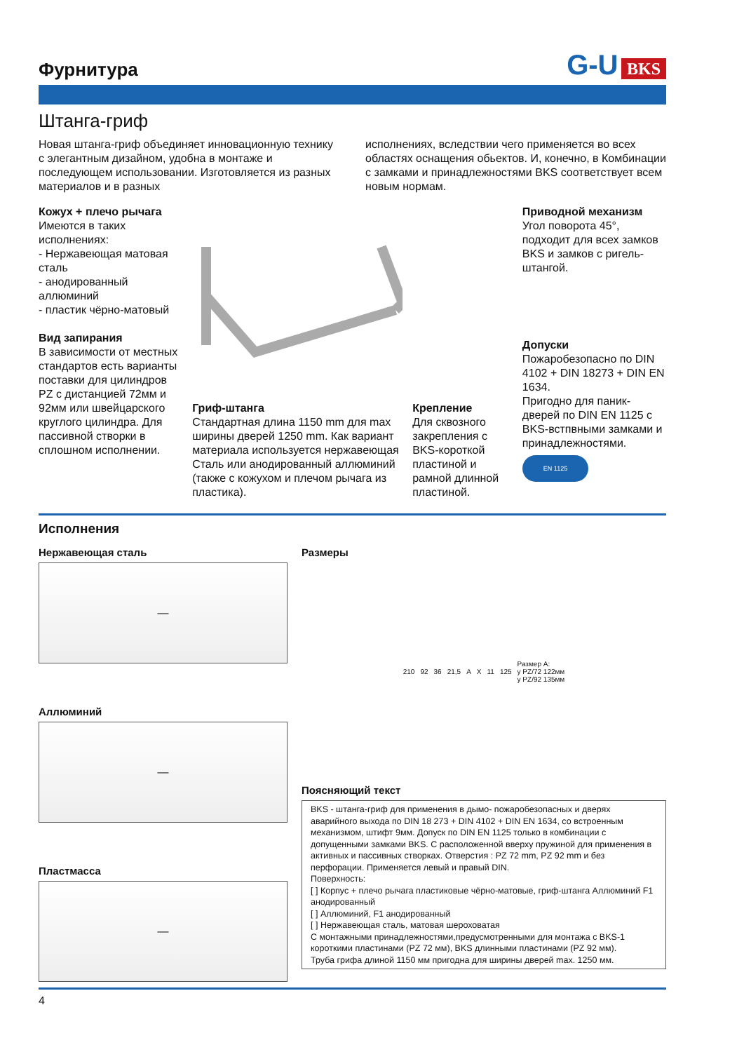Фурнитура
G-U BKS
Штанга-гриф
Новая штанга-гриф объединяет инновационную технику с элегантным дизайном, удобна в монтаже и последующем использовании. Изготовляется из разных материалов и в разных
исполнениях, вследствии чего применяется во всех областях оснащения обьектов. И, конечно, в Комбинации с замками и принадлежностями BKS соответствует всем новым нормам.
Кожух + плечо рычага
Имеются в таких исполнениях:
- Нержавеющая матовая сталь
- анодированный аллюминий
- пластик чёрно-матовый
Вид запирания
В зависимости от местных стандартов есть варианты поставки для цилиндров PZ с дистанцией 72мм и 92мм или швейцарского круглого цилиндра. Для пассивной створки в сплошном исполнении.
Гриф-штанга
Стандартная длина 1150 mm для max ширины дверей 1250 mm. Как вариант материала используется нержавеющая Сталь или анодированный аллюминий (также с кожухом и плечом рычага из пластика).
Крепление
Для сквозного закрепления с BKS-короткой пластиной и рамной длинной пластиной.
Приводной механизм
Угол поворота 45°, подходит для всех замков BKS и замков с ригель-штангой.
Допуски
Пожаробезопасно по DIN 4102 + DIN 18273 + DIN EN 1634.
Пригодно для паник-дверей по DIN EN 1125 с BKS-встпвными замками и принадлежностями.
EN 1125
Исполнения
Нержавеющая сталь
—
Аллюминий
—
Пластмасса
—
Размеры
210 92 36 21,5 A X 11 125 Размер A:
у PZ/72 122мм
у PZ/92 135мм
Поясняющий текст
BKS - штанга-гриф для применения в дымо- пожаробезопасных и дверях аварийного выхода по DIN 18 273 + DIN 4102 + DIN EN 1634, со встроенным механизмом, штифт 9мм. Допуск по DIN EN 1125 только в комбинации с допущенными замками BKS. С расположенной вверху пружиной для применения в активных и пассивных створках. Отверстия : PZ 72 mm, PZ 92 mm и без перфорации. Применяется левый и правый DIN.
Поверхность:
[ ] Корпус + плечо рычага пластиковые чёрно-матовые, гриф-штанга Аллюминий F1 анодированный
[ ] Аллюминий, F1 анодированный
[ ] Нержавеющая сталь, матовая шероховатая
С монтажными принадлежностями,предусмотренными для монтажа с BKS-1 короткими пластинами (PZ 72 мм), BKS длинными пластинами (PZ 92 мм).
Труба грифа длиной 1150 мм пригодна для ширины дверей max. 1250 мм.
4